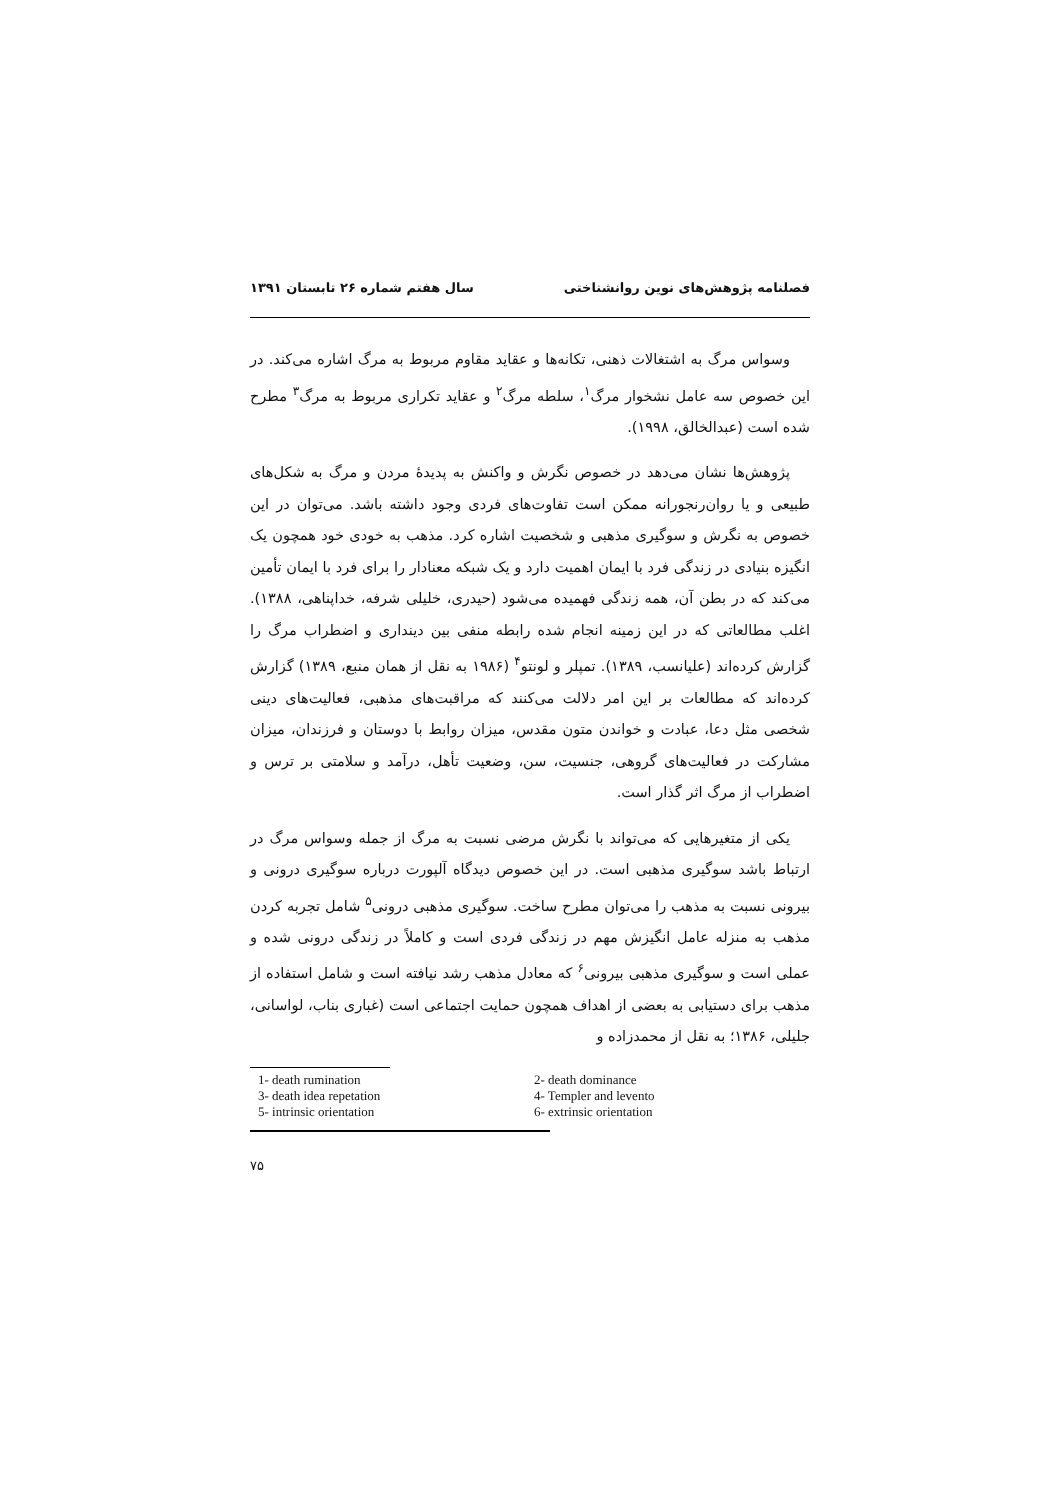فصلنامه پژوهش‌های نوین روانشناختی سال هفتم شماره ۲۶ تابستان ۱۳۹۱
وسواس مرگ به اشتغالات ذهنی، تکانه‌ها و عقاید مقاوم مربوط به مرگ اشاره می‌کند. در این خصوص سه عامل نشخوار مرگ<sup>۱</sup>، سلطه مرگ<sup>۲</sup> و عقاید تکراری مربوط به مرگ<sup>۳</sup> مطرح شده است (عبدالخالق، ۱۹۹۸).
پژوهش‌ها نشان می‌دهد در خصوص نگرش و واکنش به پدیدهٔ مردن و مرگ به شکل‌های طبیعی و یا روان‌رنجورانه ممکن است تفاوت‌های فردی وجود داشته باشد. می‌توان در این خصوص به نگرش و سوگیری مذهبی و شخصیت اشاره کرد. مذهب به خودی خود همچون یک انگیزه بنیادی در زندگی فرد با ایمان اهمیت دارد و یک شبکه معنادار را برای فرد با ایمان تأمین می‌کند که در بطن آن، همه زندگی فهمیده می‌شود (حیدری، خلیلی شرفه، خداپناهی، ۱۳۸۸). اغلب مطالعاتی که در این زمینه انجام شده رابطه منفی بین دینداری و اضطراب مرگ را گزارش کرده‌اند (علیانسب، ۱۳۸۹). تمپلر و لونتو<sup>۴</sup> (۱۹۸۶ به نقل از همان منبع، ۱۳۸۹) گزارش کرده‌اند که مطالعات بر این امر دلالت می‌کنند که مراقبت‌های مذهبی، فعالیت‌های دینی شخصی مثل دعا، عبادت و خواندن متون مقدس، میزان روابط با دوستان و فرزندان، میزان مشارکت در فعالیت‌های گروهی، جنسیت، سن، وضعیت تأهل، درآمد و سلامتی بر ترس و اضطراب از مرگ اثر گذار است.
یکی از متغیرهایی که می‌تواند با نگرش مرضی نسبت به مرگ از جمله وسواس مرگ در ارتباط باشد سوگیری مذهبی است. در این خصوص دیدگاه آلپورت درباره سوگیری درونی و بیرونی نسبت به مذهب را می‌توان مطرح ساخت. سوگیری مذهبی درونی<sup>۵</sup> شامل تجربه کردن مذهب به منزله عامل انگیزش مهم در زندگی فردی است و کاملاً در زندگی درونی شده و عملی است و سوگیری مذهبی بیرونی<sup>۶</sup> که معادل مذهب رشد نیافته است و شامل استفاده از مذهب برای دستیابی به بعضی از اهداف همچون حمایت اجتماعی است (غباری بناب، لواسانی، جلیلی، ۱۳۸۶؛ به نقل از محمدزاده و
1- death rumination
2- death dominance
3- death idea repetation
4- Templer and levento
5- intrinsic orientation
6- extrinsic orientation
۷۵